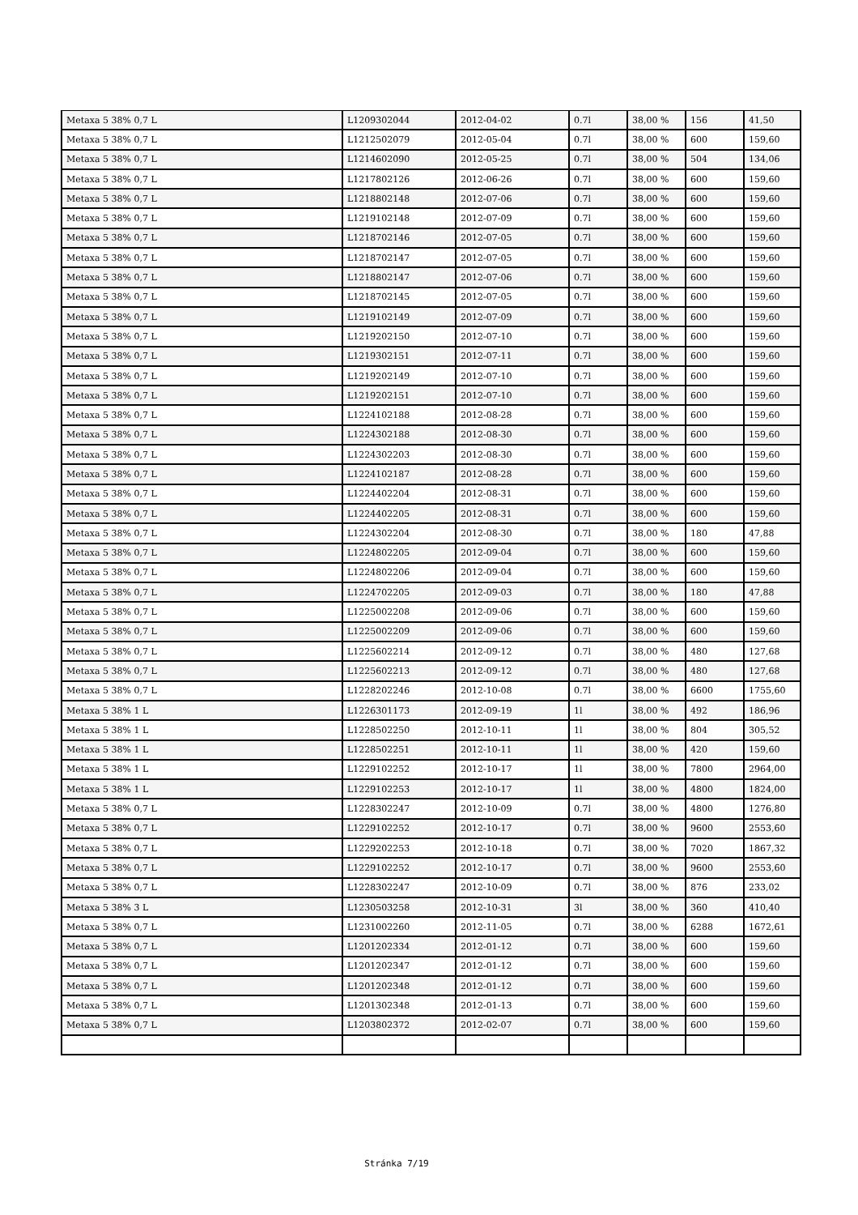| Metaxa 5 38% 0,7 L | L1209302044 | 2012-04-02 | 0.7l | 38,00 % | 156 | 41,50 |
| Metaxa 5 38% 0,7 L | L1212502079 | 2012-05-04 | 0.7l | 38,00 % | 600 | 159,60 |
| Metaxa 5 38% 0,7 L | L1214602090 | 2012-05-25 | 0.7l | 38,00 % | 504 | 134,06 |
| Metaxa 5 38% 0,7 L | L1217802126 | 2012-06-26 | 0.7l | 38,00 % | 600 | 159,60 |
| Metaxa 5 38% 0,7 L | L1218802148 | 2012-07-06 | 0.7l | 38,00 % | 600 | 159,60 |
| Metaxa 5 38% 0,7 L | L1219102148 | 2012-07-09 | 0.7l | 38,00 % | 600 | 159,60 |
| Metaxa 5 38% 0,7 L | L1218702146 | 2012-07-05 | 0.7l | 38,00 % | 600 | 159,60 |
| Metaxa 5 38% 0,7 L | L1218702147 | 2012-07-05 | 0.7l | 38,00 % | 600 | 159,60 |
| Metaxa 5 38% 0,7 L | L1218802147 | 2012-07-06 | 0.7l | 38,00 % | 600 | 159,60 |
| Metaxa 5 38% 0,7 L | L1218702145 | 2012-07-05 | 0.7l | 38,00 % | 600 | 159,60 |
| Metaxa 5 38% 0,7 L | L1219102149 | 2012-07-09 | 0.7l | 38,00 % | 600 | 159,60 |
| Metaxa 5 38% 0,7 L | L1219202150 | 2012-07-10 | 0.7l | 38,00 % | 600 | 159,60 |
| Metaxa 5 38% 0,7 L | L1219302151 | 2012-07-11 | 0.7l | 38,00 % | 600 | 159,60 |
| Metaxa 5 38% 0,7 L | L1219202149 | 2012-07-10 | 0.7l | 38,00 % | 600 | 159,60 |
| Metaxa 5 38% 0,7 L | L1219202151 | 2012-07-10 | 0.7l | 38,00 % | 600 | 159,60 |
| Metaxa 5 38% 0,7 L | L1224102188 | 2012-08-28 | 0.7l | 38,00 % | 600 | 159,60 |
| Metaxa 5 38% 0,7 L | L1224302188 | 2012-08-30 | 0.7l | 38,00 % | 600 | 159,60 |
| Metaxa 5 38% 0,7 L | L1224302203 | 2012-08-30 | 0.7l | 38,00 % | 600 | 159,60 |
| Metaxa 5 38% 0,7 L | L1224102187 | 2012-08-28 | 0.7l | 38,00 % | 600 | 159,60 |
| Metaxa 5 38% 0,7 L | L1224402204 | 2012-08-31 | 0.7l | 38,00 % | 600 | 159,60 |
| Metaxa 5 38% 0,7 L | L1224402205 | 2012-08-31 | 0.7l | 38,00 % | 600 | 159,60 |
| Metaxa 5 38% 0,7 L | L1224302204 | 2012-08-30 | 0.7l | 38,00 % | 180 | 47,88 |
| Metaxa 5 38% 0,7 L | L1224802205 | 2012-09-04 | 0.7l | 38,00 % | 600 | 159,60 |
| Metaxa 5 38% 0,7 L | L1224802206 | 2012-09-04 | 0.7l | 38,00 % | 600 | 159,60 |
| Metaxa 5 38% 0,7 L | L1224702205 | 2012-09-03 | 0.7l | 38,00 % | 180 | 47,88 |
| Metaxa 5 38% 0,7 L | L1225002208 | 2012-09-06 | 0.7l | 38,00 % | 600 | 159,60 |
| Metaxa 5 38% 0,7 L | L1225002209 | 2012-09-06 | 0.7l | 38,00 % | 600 | 159,60 |
| Metaxa 5 38% 0,7 L | L1225602214 | 2012-09-12 | 0.7l | 38,00 % | 480 | 127,68 |
| Metaxa 5 38% 0,7 L | L1225602213 | 2012-09-12 | 0.7l | 38,00 % | 480 | 127,68 |
| Metaxa 5 38% 0,7 L | L1228202246 | 2012-10-08 | 0.7l | 38,00 % | 6600 | 1755,60 |
| Metaxa 5 38% 1 L | L1226301173 | 2012-09-19 | 1l | 38,00 % | 492 | 186,96 |
| Metaxa 5 38% 1 L | L1228502250 | 2012-10-11 | 1l | 38,00 % | 804 | 305,52 |
| Metaxa 5 38% 1 L | L1228502251 | 2012-10-11 | 1l | 38,00 % | 420 | 159,60 |
| Metaxa 5 38% 1 L | L1229102252 | 2012-10-17 | 1l | 38,00 % | 7800 | 2964,00 |
| Metaxa 5 38% 1 L | L1229102253 | 2012-10-17 | 1l | 38,00 % | 4800 | 1824,00 |
| Metaxa 5 38% 0,7 L | L1228302247 | 2012-10-09 | 0.7l | 38,00 % | 4800 | 1276,80 |
| Metaxa 5 38% 0,7 L | L1229102252 | 2012-10-17 | 0.7l | 38,00 % | 9600 | 2553,60 |
| Metaxa 5 38% 0,7 L | L1229202253 | 2012-10-18 | 0.7l | 38,00 % | 7020 | 1867,32 |
| Metaxa 5 38% 0,7 L | L1229102252 | 2012-10-17 | 0.7l | 38,00 % | 9600 | 2553,60 |
| Metaxa 5 38% 0,7 L | L1228302247 | 2012-10-09 | 0.7l | 38,00 % | 876 | 233,02 |
| Metaxa 5 38% 3 L | L1230503258 | 2012-10-31 | 3l | 38,00 % | 360 | 410,40 |
| Metaxa 5 38% 0,7 L | L1231002260 | 2012-11-05 | 0.7l | 38,00 % | 6288 | 1672,61 |
| Metaxa 5 38% 0,7 L | L1201202334 | 2012-01-12 | 0.7l | 38,00 % | 600 | 159,60 |
| Metaxa 5 38% 0,7 L | L1201202347 | 2012-01-12 | 0.7l | 38,00 % | 600 | 159,60 |
| Metaxa 5 38% 0,7 L | L1201202348 | 2012-01-12 | 0.7l | 38,00 % | 600 | 159,60 |
| Metaxa 5 38% 0,7 L | L1201302348 | 2012-01-13 | 0.7l | 38,00 % | 600 | 159,60 |
| Metaxa 5 38% 0,7 L | L1203802372 | 2012-02-07 | 0.7l | 38,00 % | 600 | 159,60 |
Stránka 7/19